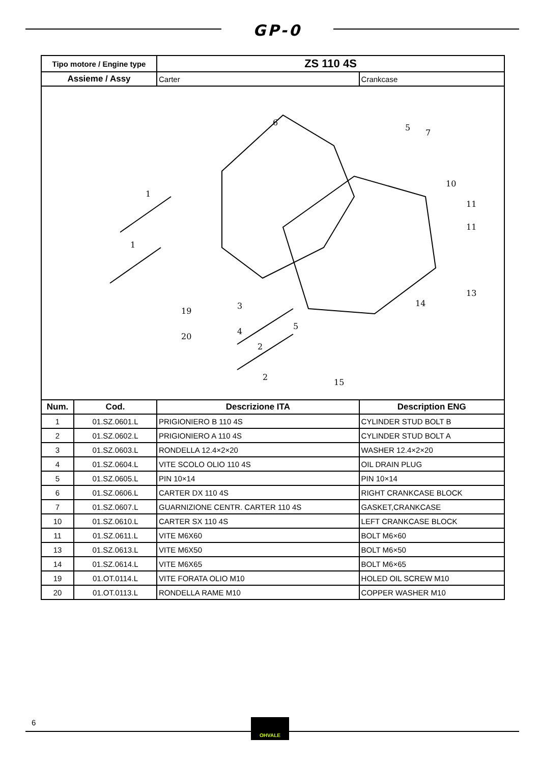GP-0
| Tipo motore / Engine type | | ZS 110 4S | |
| Assieme / Assy | | Carter | Crankcase |
| 1 1 6 5 7 10 11 11 13 14 3 4 5 2 2 15 19 20 | | | |
| Num. | Cod. | Descrizione ITA | Description ENG |
| 1 | 01.SZ.0601.L | PRIGIONIERO B 110 4S | CYLINDER STUD BOLT B |
| 2 | 01.SZ.0602.L | PRIGIONIERO A 110 4S | CYLINDER STUD BOLT A |
| 3 | 01.SZ.0603.L | RONDELLA 12.4×2×20 | WASHER 12.4×2×20 |
| 4 | 01.SZ.0604.L | VITE SCOLO OLIO 110 4S | OIL DRAIN PLUG |
| 5 | 01.SZ.0605.L | PIN 10×14 | PIN 10×14 |
| 6 | 01.SZ.0606.L | CARTER DX 110 4S | RIGHT CRANKCASE BLOCK |
| 7 | 01.SZ.0607.L | GUARNIZIONE CENTR. CARTER 110 4S | GASKET,CRANKCASE |
| 10 | 01.SZ.0610.L | CARTER SX 110 4S | LEFT CRANKCASE BLOCK |
| 11 | 01.SZ.0611.L | VITE M6X60 | BOLT M6×60 |
| 13 | 01.SZ.0613.L | VITE M6X50 | BOLT M6×50 |
| 14 | 01.SZ.0614.L | VITE M6X65 | BOLT M6×65 |
| 19 | 01.OT.0114.L | VITE FORATA OLIO M10 | HOLED OIL SCREW M10 |
| 20 | 01.OT.0113.L | RONDELLA RAME M10 | COPPER WASHER M10 |
6 OHVALE